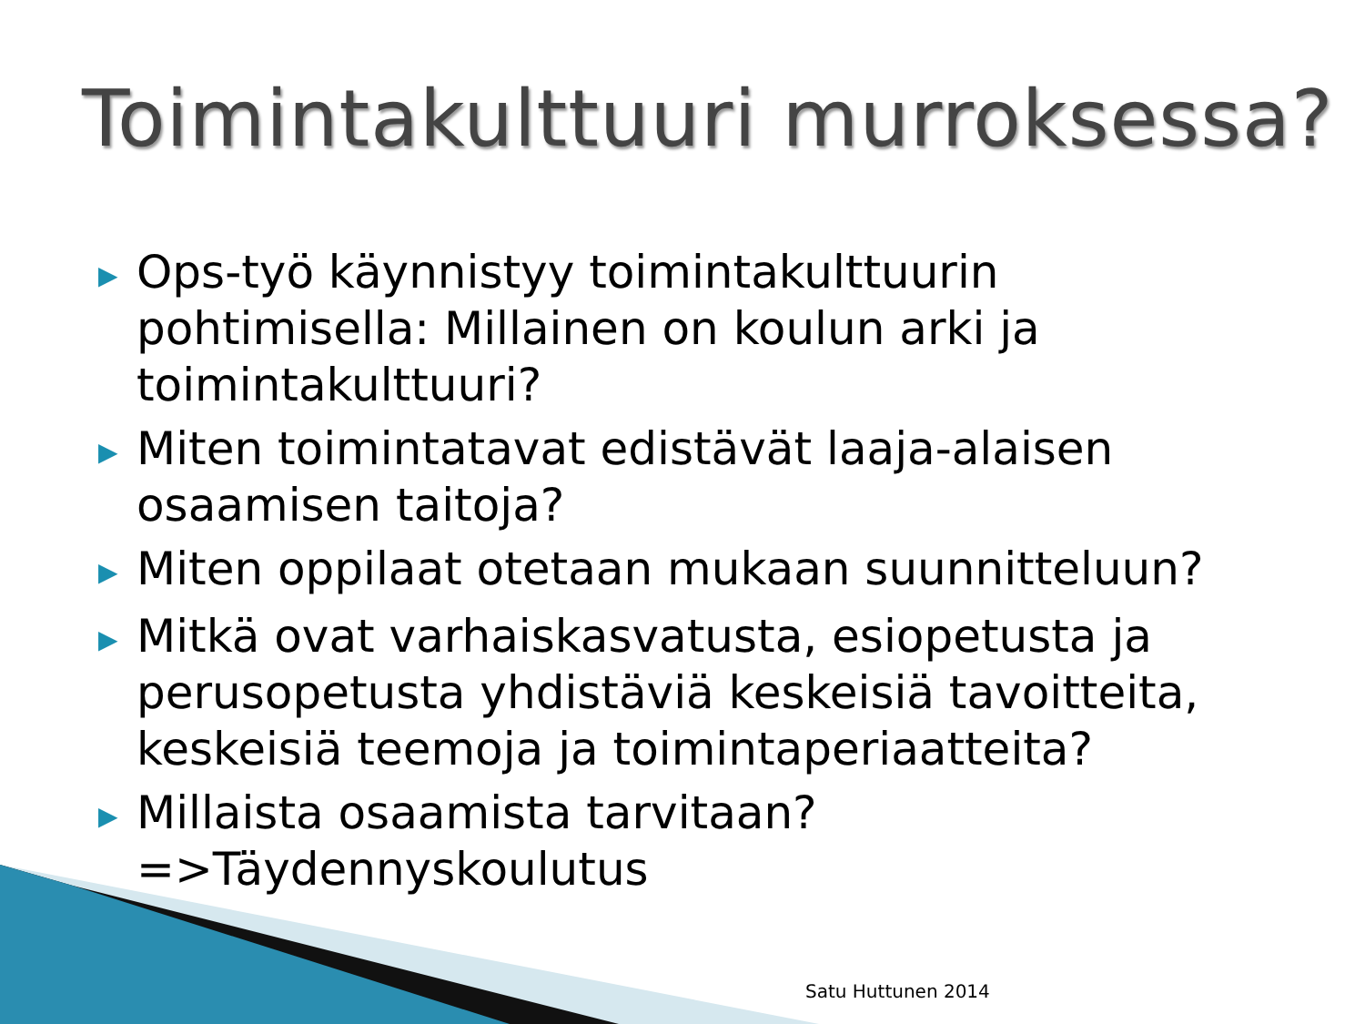Toimintakulttuuri murroksessa?
▶ Ops-työ käynnistyy toimintakulttuurin pohtimisella: Millainen on koulun arki ja toimintakulttuuri?
▶ Miten toimintatavat edistävät laaja-alaisen osaamisen taitoja?
▶ Miten oppilaat otetaan mukaan suunnitteluun?
▶ Mitkä ovat varhaiskasvatusta, esiopetusta ja perusopetusta yhdistäviä keskeisiä tavoitteita, keskeisiä teemoja ja toimintaperiaatteita?
▶ Millaista osaamista tarvitaan? =>Täydennyskoulutus
Satu Huttunen 2014